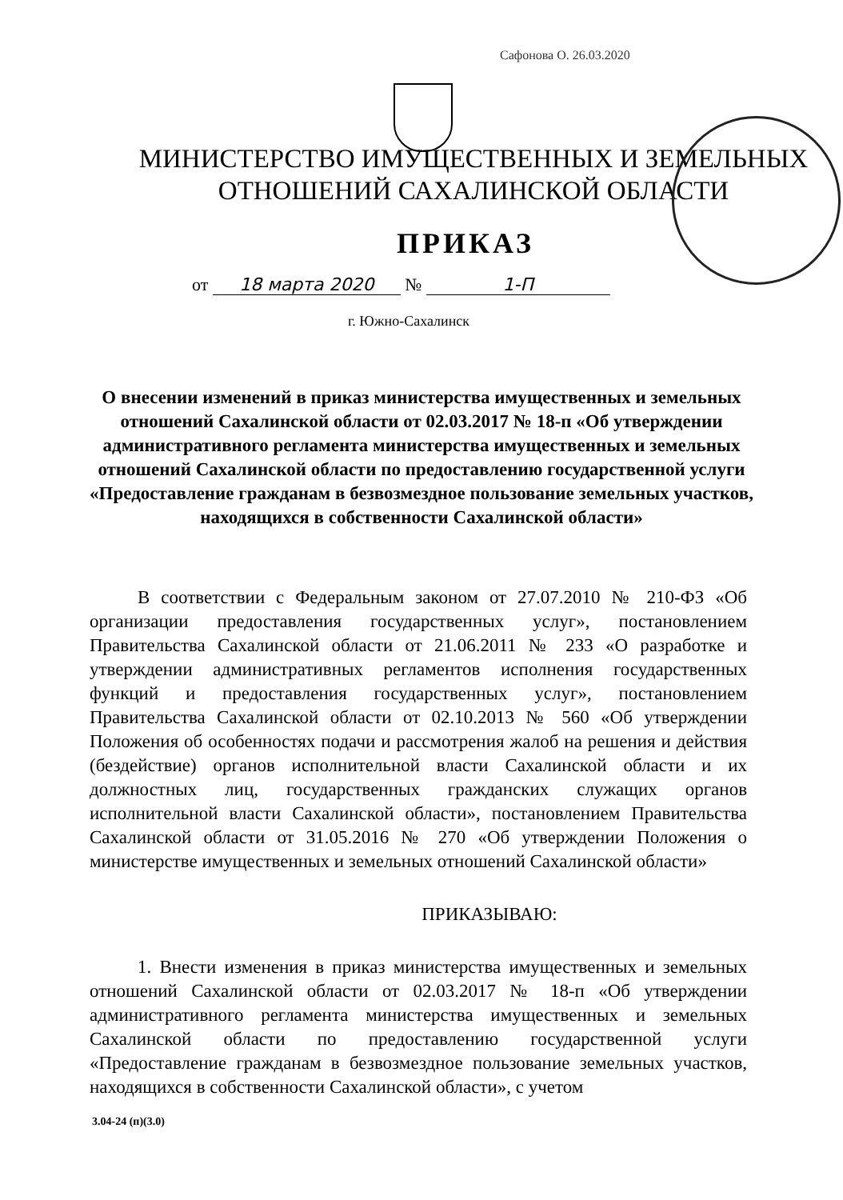Сафонова О. 26.03.2020
МИНИСТЕРСТВО ИМУЩЕСТВЕННЫХ И ЗЕМЕЛЬНЫХ
ОТНОШЕНИЙ САХАЛИНСКОЙ ОБЛАСТИ
ПРИКАЗ
от 18 марта 2020 № 1-П
г. Южно-Сахалинск
О внесении изменений в приказ министерства имущественных и земельных отношений Сахалинской области от 02.03.2017 № 18-п «Об утверждении административного регламента министерства имущественных и земельных отношений Сахалинской области по предоставлению государственной услуги «Предоставление гражданам в безвозмездное пользование земельных участков, находящихся в собственности Сахалинской области»
В соответствии с Федеральным законом от 27.07.2010 № 210-ФЗ «Об организации предоставления государственных услуг», постановлением Правительства Сахалинской области от 21.06.2011 № 233 «О разработке и утверждении административных регламентов исполнения государственных функций и предоставления государственных услуг», постановлением Правительства Сахалинской области от 02.10.2013 № 560 «Об утверждении Положения об особенностях подачи и рассмотрения жалоб на решения и действия (бездействие) органов исполнительной власти Сахалинской области и их должностных лиц, государственных гражданских служащих органов исполнительной власти Сахалинской области», постановлением Правительства Сахалинской области от 31.05.2016 № 270 «Об утверждении Положения о министерстве имущественных и земельных отношений Сахалинской области»
ПРИКАЗЫВАЮ:
1. Внести изменения в приказ министерства имущественных и земельных отношений Сахалинской области от 02.03.2017 № 18-п «Об утверждении административного регламента министерства имущественных и земельных Сахалинской области по предоставлению государственной услуги «Предоставление гражданам в безвозмездное пользование земельных участков, находящихся в собственности Сахалинской области», с учетом
3.04-24 (п)(3.0)